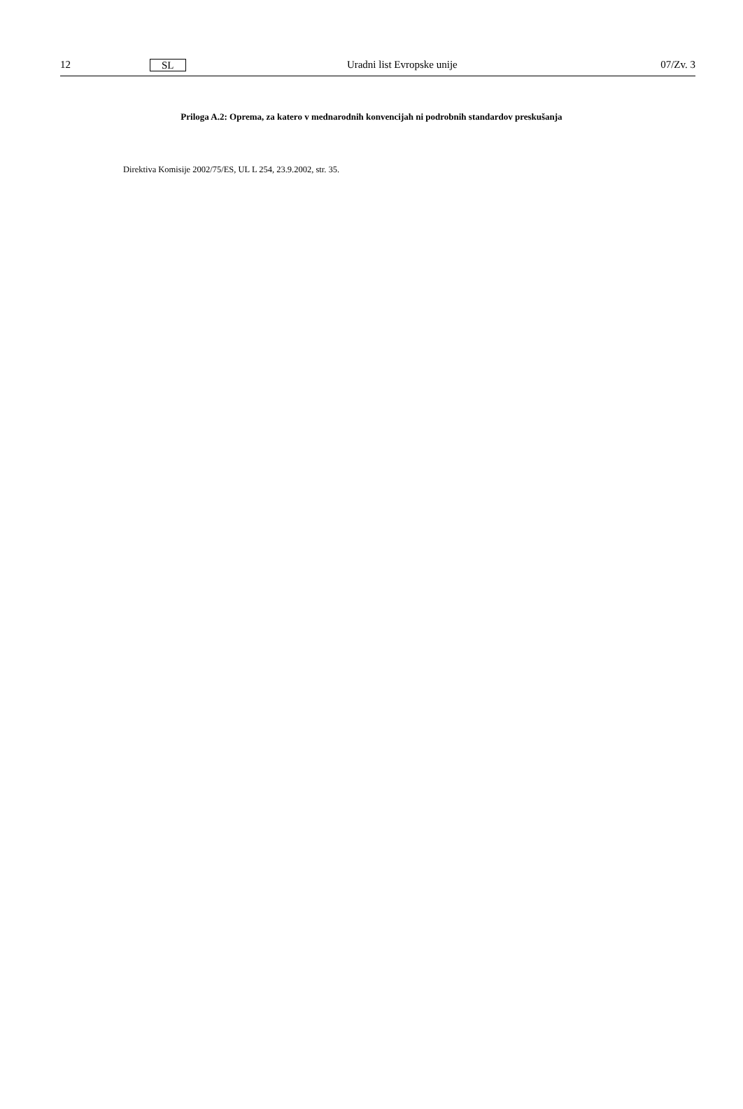12 SL Uradni list Evropske unije 07/Zv. 3
Priloga A.2: Oprema, za katero v mednarodnih konvencijah ni podrobnih standardov preskušanja
Direktiva Komisije 2002/75/ES, UL L 254, 23.9.2002, str. 35.